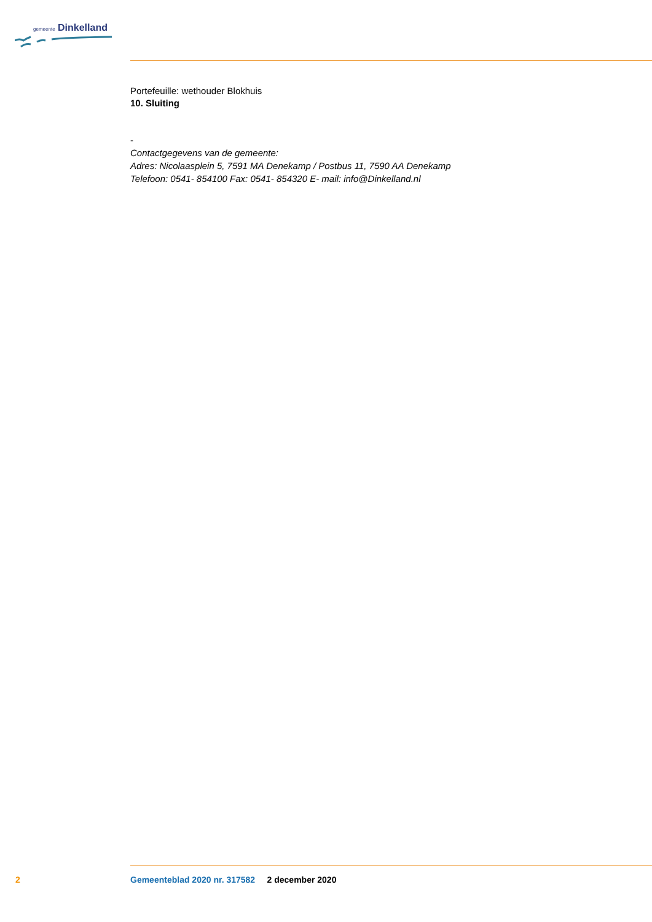gemeente Dinkelland
Portefeuille: wethouder Blokhuis
10. Sluiting
-
Contactgegevens van de gemeente:
Adres: Nicolaasplein 5, 7591 MA Denekamp / Postbus 11, 7590 AA Denekamp
Telefoon: 0541- 854100 Fax: 0541- 854320 E- mail: info@Dinkelland.nl
2 Gemeenteblad 2020 nr. 317582 2 december 2020